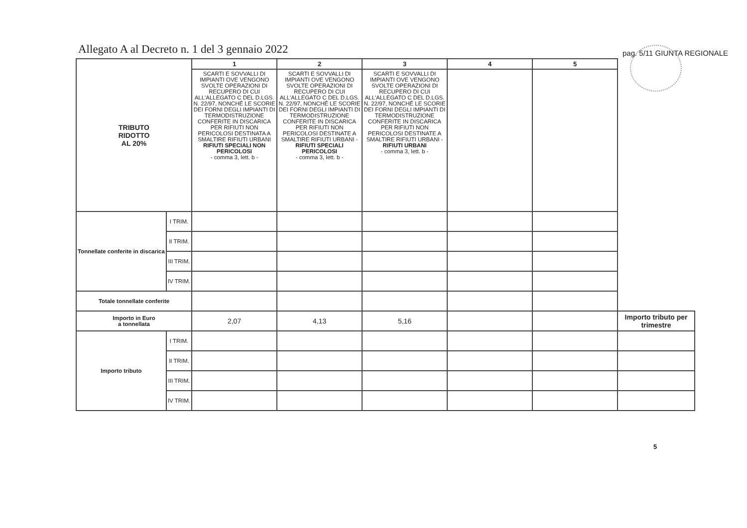Allegato A al Decreto n. 1 del 3 gennaio 2022
pag. 5/11 GIUNTA REGIONALE
| TRIBUTO RIDOTTO AL 20% | | 1 | 2 | 3 | 4 | 5 | |
| | | SCARTI E SOVVALLI DI IMPIANTI OVE VENGONO SVOLTE OPERAZIONI DI RECUPERO DI CUI ALL'ALLEGATO C DEL D.LGS. N. 22/97, NONCHÉ LE SCORIE DEI FORNI DEGLI IMPIANTI DI TERMODISTRUZIONE CONFERITE IN DISCARICA PER RIFIUTI NON PERICOLOSI DESTINATA A SMALTIRE RIFIUTI URBANI RIFIUTI SPECIALI NON PERICOLOSI - comma 3, lett. b - | SCARTI E SOVVALLI DI IMPIANTI OVE VENGONO SVOLTE OPERAZIONI DI RECUPERO DI CUI ALL'ALLEGATO C DEL D.LGS. N. 22/97, NONCHÉ LE SCORIE DEI FORNI DEGLI IMPIANTI DI TERMODISTRUZIONE CONFERITE IN DISCARICA PER RIFIUTI NON PERICOLOSI DESTINATE A SMALTIRE RIFIUTI URBANI - RIFIUTI SPECIALI PERICOLOSI - comma 3, lett. b - | SCARTI E SOVVALLI DI IMPIANTI OVE VENGONO SVOLTE OPERAZIONI DI RECUPERO DI CUI ALL'ALLEGATO C DEL D.LGS. N. 22/97, NONCHÉ LE SCORIE DEI FORNI DEGLI IMPIANTI DI TERMODISTRUZIONE CONFERITE IN DISCARICA PER RIFIUTI NON PERICOLOSI DESTINATE A SMALTIRE RIFIUTI URBANI - RIFIUTI URBANI - comma 3, lett. b - | | | |
| Tonnellate conferite in discarica | I TRIM. | | | | | | |
| | II TRIM. | | | | | | |
| | III TRIM. | | | | | | |
| | IV TRIM. | | | | | | |
| Totale tonnellate conferite | | | | | | | |
| Importo in Euro a tonnellata | | 2,07 | 4,13 | 5,16 | | | Importo tributo per trimestre |
| Importo tributo | I TRIM. | | | | | | |
| | II TRIM. | | | | | | |
| | III TRIM. | | | | | | |
| | IV TRIM. | | | | | | |
5